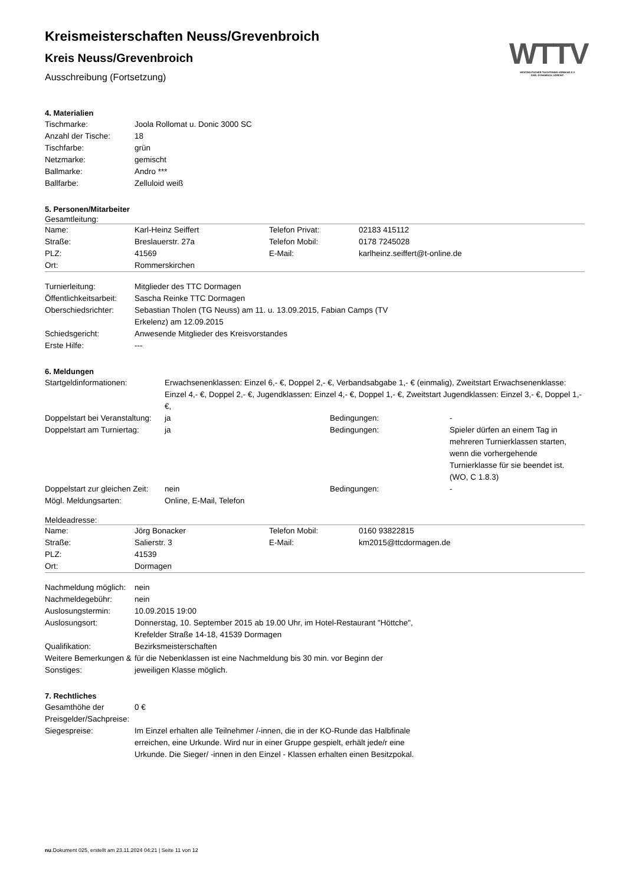WTTV
WESTDEUTSCHER TISCHTENNIS-VERBAND E.V.
FAIR. DYNAMISCH. VEREINT.
Kreismeisterschaften Neuss/Grevenbroich
Kreis Neuss/Grevenbroich
Ausschreibung (Fortsetzung)
4. Materialien
| Tischmarke: | Joola Rollomat u. Donic 3000 SC |
| Anzahl der Tische: | 18 |
| Tischfarbe: | grün |
| Netzmarke: | gemischt |
| Ballmarke: | Andro *** |
| Ballfarbe: | Zelluloid weiß |
5. Personen/Mitarbeiter
Gesamtleitung:
| Name: | Karl-Heinz Seiffert | Telefon Privat: | 02183 415112 |
| Straße: | Breslauerstr. 27a | Telefon Mobil: | 0178 7245028 |
| PLZ: | 41569 | E-Mail: | karlheinz.seiffert@t-online.de |
| Ort: | Rommerskirchen | | |
| Turnierleitung: | Mitglieder des TTC Dormagen |
| Öffentlichkeitsarbeit: | Sascha Reinke TTC Dormagen |
| Oberschiedsrichter: | Sebastian Tholen (TG Neuss) am 11. u. 13.09.2015, Fabian Camps (TV Erkelenz) am 12.09.2015 |
| Schiedsgericht: | Anwesende Mitglieder des Kreisvorstandes |
| Erste Hilfe: | --- |
6. Meldungen
| Startgeldinformationen: | Erwachsenenklassen: Einzel 6,- €, Doppel 2,- €, Verbandsabgabe 1,- € (einmalig), Zweitstart Erwachsenenklasse: Einzel 4,- €, Doppel 2,- €, Jugendklassen: Einzel 4,- €, Doppel 1,- €, Zweitstart Jugendklassen: Einzel 3,- €, Doppel 1,- €, | | |
| Doppelstart bei Veranstaltung: | ja | Bedingungen: | - |
| Doppelstart am Turniertag: | ja | Bedingungen: | Spieler dürfen an einem Tag in mehreren Turnierklassen starten, wenn die vorhergehende Turnierklasse für sie beendet ist. (WO, C 1.8.3) |
| Doppelstart zur gleichen Zeit: | nein | Bedingungen: | - |
| Mögl. Meldungsarten: | Online, E-Mail, Telefon | | |
Meldeadresse:
| Name: | Jörg Bonacker | Telefon Mobil: | 0160 93822815 |
| Straße: | Salierstr. 3 | E-Mail: | km2015@ttcdormagen.de |
| PLZ: | 41539 | | |
| Ort: | Dormagen | | |
| Nachmeldung möglich: | nein |
| Nachmeldegebühr: | nein |
| Auslosungstermin: | 10.09.2015 19:00 |
| Auslosungsort: | Donnerstag, 10. September 2015 ab 19.00 Uhr, im Hotel-Restaurant "Höttche", Krefelder Straße 14-18, 41539 Dormagen |
| Qualifikation: | Bezirksmeisterschaften |
| Weitere Bemerkungen & Sonstiges: | für die Nebenklassen ist eine Nachmeldung bis 30 min. vor Beginn der jeweiligen Klasse möglich. |
7. Rechtliches
| Gesamthöhe der Preisgelder/Sachpreise: | 0 € |
| Siegespreise: | Im Einzel erhalten alle Teilnehmer /-innen, die in der KO-Runde das Halbfinale erreichen, eine Urkunde. Wird nur in einer Gruppe gespielt, erhält jede/r eine Urkunde. Die Sieger/ -innen in den Einzel - Klassen erhalten einen Besitzpokal. |
nu.Dokument 025, erstellt am 23.11.2024 04:21 | Seite 11 von 12